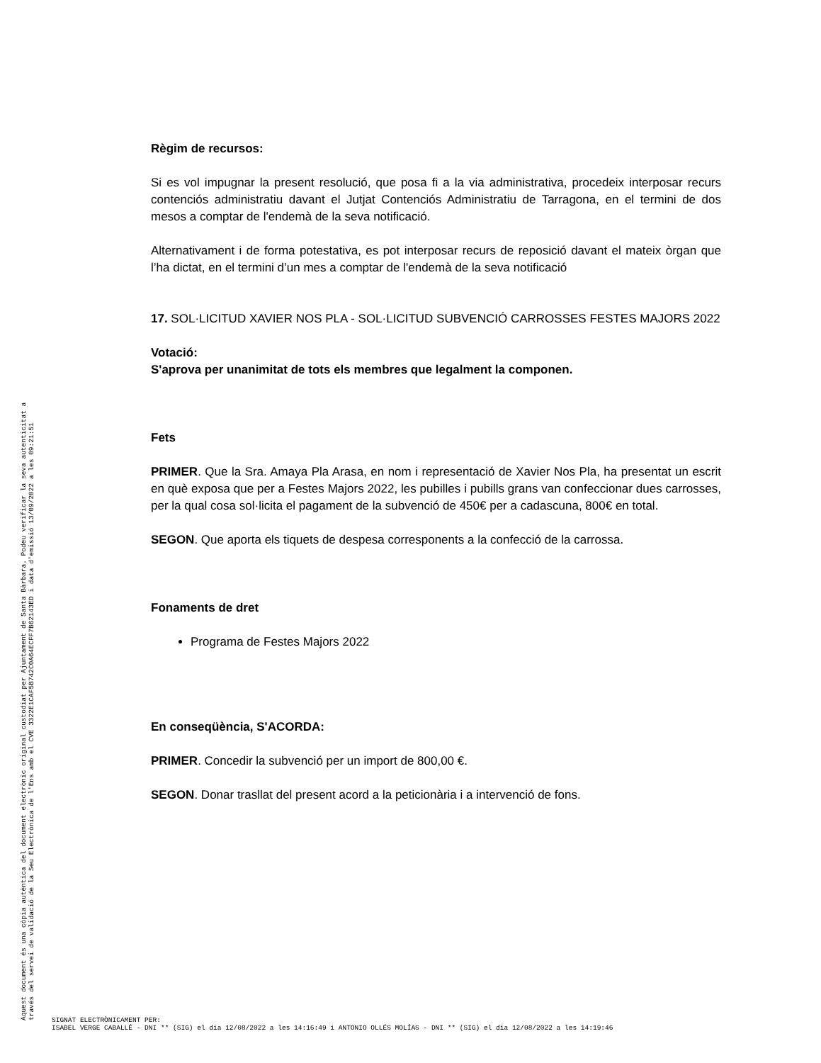Règim de recursos:
Si es vol impugnar la present resolució, que posa fi a la via administrativa, procedeix interposar recurs contenciós administratiu davant el Jutjat Contenciós Administratiu de Tarragona, en el termini de dos mesos a comptar de l'endemà de la seva notificació.
Alternativament i de forma potestativa, es pot interposar recurs de reposició davant el mateix òrgan que l’ha dictat, en el termini d’un mes a comptar de l'endemà de la seva notificació
17. SOL·LICITUD XAVIER NOS PLA - SOL·LICITUD SUBVENCIÓ CARROSSES FESTES MAJORS 2022
Votació:
S'aprova per unanimitat de tots els membres que legalment la componen.
Fets
PRIMER. Que la Sra. Amaya Pla Arasa, en nom i representació de Xavier Nos Pla, ha presentat un escrit en què exposa que per a Festes Majors 2022, les pubilles i pubills grans van confeccionar dues carrosses, per la qual cosa sol·licita el pagament de la subvenció de 450€ per a cadascuna, 800€ en total.
SEGON. Que aporta els tiquets de despesa corresponents a la confecció de la carrossa.
Fonaments de dret
Programa de Festes Majors 2022
En conseqüència, S'ACORDA:
PRIMER. Concedir la subvenció per un import de 800,00 €.
SEGON. Donar trasllat del present acord a la peticionària i a intervenció de fons.
Aquest document és una còpia autèntica del document electrònic original custodiat per Ajuntament de Santa Bàrbara. Podeu verificar la seva autenticitat a
través del servei de validació de la Seu Electrònica de l'Ens amb el CVE 3322E1CAF5B742C0A64ECFF7B62143ED i data d'emissió 13/09/2022 a les 09:21:51
SIGNAT ELECTRÒNICAMENT PER:
ISABEL VERGE CABALLÉ - DNI ** (SIG) el dia 12/08/2022 a les 14:16:49 i ANTONIO OLLÉS MOLÍAS - DNI ** (SIG) el dia 12/08/2022 a les 14:19:46